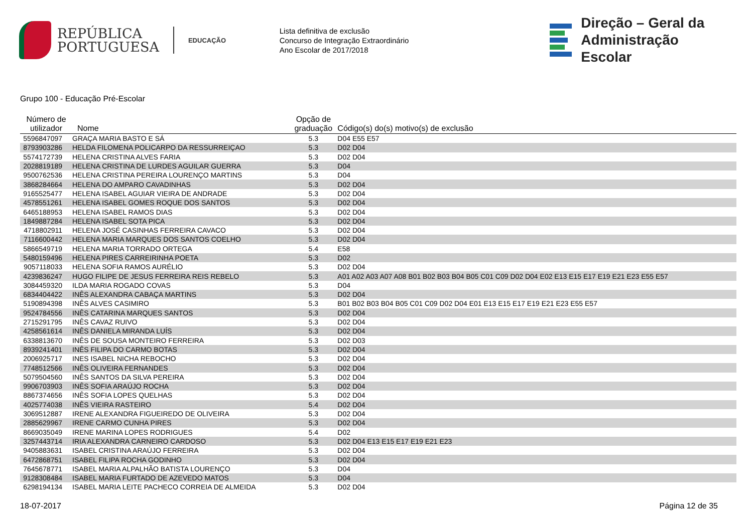REPÚBLICA
PORTUGUESA
EDUCAÇÃO
Lista definitiva de exclusão
Concurso de Integração Extraordinário
Ano Escolar de 2017/2018
Direção – Geral da
Administração Escolar
Grupo 100 - Educação Pré-Escolar
| Número de utilizador | Nome | Opção de graduação | Código(s) do(s) motivo(s) de exclusão |
| --- | --- | --- | --- |
| 5596847097 | GRAÇA MARIA BASTO E SÁ | 5.3 | D04 E55 E57 |
| 8793903286 | HELDA FILOMENA POLICARPO DA RESSURREIÇAO | 5.3 | D02 D04 |
| 5574172739 | HELENA CRISTINA ALVES FARIA | 5.3 | D02 D04 |
| 2028819189 | HELENA CRISTINA DE LURDES AGUILAR GUERRA | 5.3 | D04 |
| 9500762536 | HELENA CRISTINA PEREIRA LOURENÇO MARTINS | 5.3 | D04 |
| 3868284664 | HELENA DO AMPARO CAVADINHAS | 5.3 | D02 D04 |
| 9165525477 | HELENA ISABEL AGUIAR VIEIRA DE ANDRADE | 5.3 | D02 D04 |
| 4578551261 | HELENA ISABEL GOMES ROQUE DOS SANTOS | 5.3 | D02 D04 |
| 6465188953 | HELENA ISABEL RAMOS DIAS | 5.3 | D02 D04 |
| 1849887284 | HELENA ISABEL SOTA PICA | 5.3 | D02 D04 |
| 4718802911 | HELENA JOSÉ CASINHAS FERREIRA CAVACO | 5.3 | D02 D04 |
| 7116600442 | HELENA MARIA MARQUES DOS SANTOS COELHO | 5.3 | D02 D04 |
| 5866549719 | HELENA MARIA TORRADO ORTEGA | 5.4 | E58 |
| 5480159496 | HELENA PIRES CARREIRINHA POETA | 5.3 | D02 |
| 9057118033 | HELENA SOFIA RAMOS AURÉLIO | 5.3 | D02 D04 |
| 4239836247 | HUGO FILIPE DE JESUS FERREIRA REIS REBELO | 5.3 | A01 A02 A03 A07 A08 B01 B02 B03 B04 B05 C01 C09 D02 D04 E02 E13 E15 E17 E19 E21 E23 E55 E57 |
| 3084459320 | ILDA MARIA ROGADO COVAS | 5.3 | D04 |
| 6834404422 | INÊS ALEXANDRA CABAÇA MARTINS | 5.3 | D02 D04 |
| 5190894398 | INÊS ALVES CASIMIRO | 5.3 | B01 B02 B03 B04 B05 C01 C09 D02 D04 E01 E13 E15 E17 E19 E21 E23 E55 E57 |
| 9524784556 | INÊS CATARINA MARQUES SANTOS | 5.3 | D02 D04 |
| 2715291795 | INÊS CAVAZ RUIVO | 5.3 | D02 D04 |
| 4258561614 | INÊS DANIELA MIRANDA LUÍS | 5.3 | D02 D04 |
| 6338813670 | INÊS DE SOUSA MONTEIRO FERREIRA | 5.3 | D02 D03 |
| 8939241401 | INÊS FILIPA DO CARMO BOTAS | 5.3 | D02 D04 |
| 2006925717 | INES ISABEL NICHA REBOCHO | 5.3 | D02 D04 |
| 7748512566 | INÊS OLIVEIRA FERNANDES | 5.3 | D02 D04 |
| 5079504560 | INÊS SANTOS DA SILVA PEREIRA | 5.3 | D02 D04 |
| 9906703903 | INÊS SOFIA ARAÚJO ROCHA | 5.3 | D02 D04 |
| 8867374656 | INÊS SOFIA LOPES QUELHAS | 5.3 | D02 D04 |
| 4025774038 | INÊS VIEIRA RASTEIRO | 5.4 | D02 D04 |
| 3069512887 | IRENE ALEXANDRA FIGUEIREDO DE OLIVEIRA | 5.3 | D02 D04 |
| 2885629967 | IRENE CARMO CUNHA PIRES | 5.3 | D02 D04 |
| 8669035049 | IRENE MARINA LOPES RODRIGUES | 5.4 | D02 |
| 3257443714 | IRIA ALEXANDRA CARNEIRO CARDOSO | 5.3 | D02 D04 E13 E15 E17 E19 E21 E23 |
| 9405883631 | ISABEL CRISTINA ARAÚJO FERREIRA | 5.3 | D02 D04 |
| 6472868751 | ISABEL FILIPA ROCHA GODINHO | 5.3 | D02 D04 |
| 7645678771 | ISABEL MARIA ALPALHÃO BATISTA LOURENÇO | 5.3 | D04 |
| 9128308484 | ISABEL MARIA FURTADO DE AZEVEDO MATOS | 5.3 | D04 |
| 6298194134 | ISABEL MARIA LEITE PACHECO CORREIA DE ALMEIDA | 5.3 | D02 D04 |
18-07-2017 Página 12 de 35